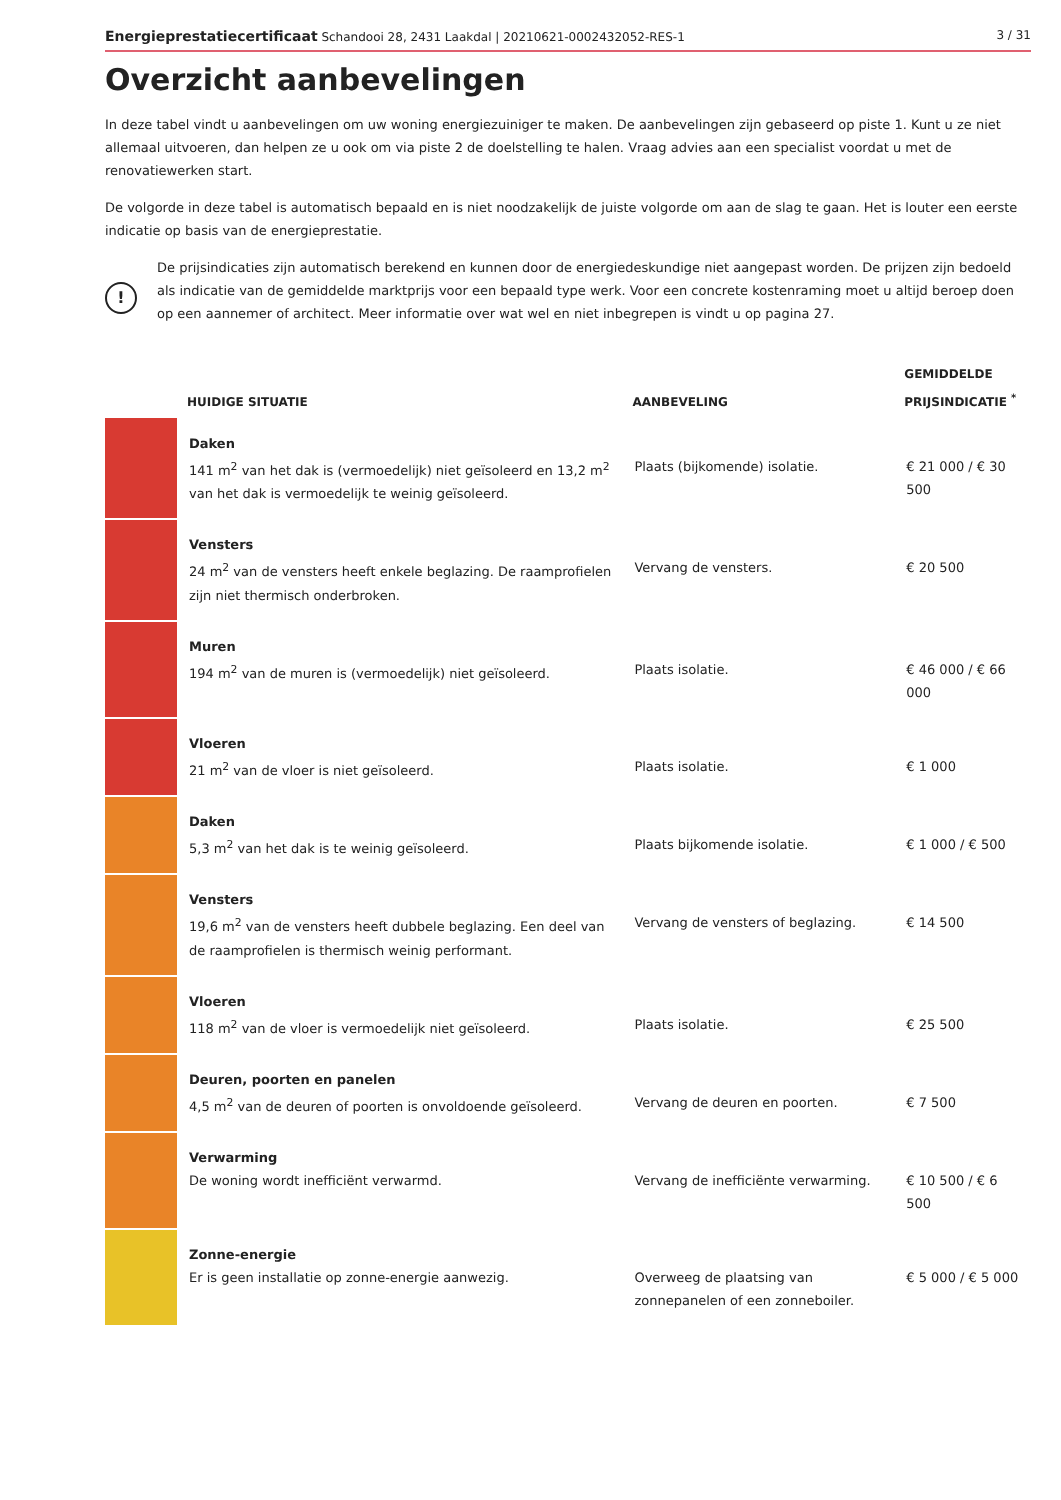Energieprestatiecertificaat Schandooi 28, 2431 Laakdal | 20210621-0002432052-RES-1 3 / 31
Overzicht aanbevelingen
In deze tabel vindt u aanbevelingen om uw woning energiezuiniger te maken. De aanbevelingen zijn gebaseerd op piste 1. Kunt u ze niet allemaal uitvoeren, dan helpen ze u ook om via piste 2 de doelstelling te halen. Vraag advies aan een specialist voordat u met de renovatiewerken start.
De volgorde in deze tabel is automatisch bepaald en is niet noodzakelijk de juiste volgorde om aan de slag te gaan. Het is louter een eerste indicatie op basis van de energieprestatie.
!
De prijsindicaties zijn automatisch berekend en kunnen door de energiedeskundige niet aangepast worden. De prijzen zijn bedoeld als indicatie van de gemiddelde marktprijs voor een bepaald type werk. Voor een concrete kostenraming moet u altijd beroep doen op een aannemer of architect. Meer informatie over wat wel en niet inbegrepen is vindt u op pagina 27.
| | HUIDIGE SITUATIE | AANBEVELING | GEMIDDELDE PRIJSINDICATIE <sup>*</sup> |
| --- | --- | --- | --- |
| | Daken 141 m<sup>2</sup> van het dak is (vermoedelijk) niet geïsoleerd en 13,2 m<sup>2</sup> van het dak is vermoedelijk te weinig geïsoleerd. | Plaats (bijkomende) isolatie. | € 21 000 / € 30 500 |
| | Vensters 24 m<sup>2</sup> van de vensters heeft enkele beglazing. De raamprofielen zijn niet thermisch onderbroken. | Vervang de vensters. | € 20 500 |
| | Muren 194 m<sup>2</sup> van de muren is (vermoedelijk) niet geïsoleerd. | Plaats isolatie. | € 46 000 / € 66 000 |
| | Vloeren 21 m<sup>2</sup> van de vloer is niet geïsoleerd. | Plaats isolatie. | € 1 000 |
| | Daken 5,3 m<sup>2</sup> van het dak is te weinig geïsoleerd. | Plaats bijkomende isolatie. | € 1 000 / € 500 |
| | Vensters 19,6 m<sup>2</sup> van de vensters heeft dubbele beglazing. Een deel van de raamprofielen is thermisch weinig performant. | Vervang de vensters of beglazing. | € 14 500 |
| | Vloeren 118 m<sup>2</sup> van de vloer is vermoedelijk niet geïsoleerd. | Plaats isolatie. | € 25 500 |
| | Deuren, poorten en panelen 4,5 m<sup>2</sup> van de deuren of poorten is onvoldoende geïsoleerd. | Vervang de deuren en poorten. | € 7 500 |
| | Verwarming De woning wordt inefficiënt verwarmd. | Vervang de inefficiënte verwarming. | € 10 500 / € 6 500 |
| | Zonne-energie Er is geen installatie op zonne-energie aanwezig. | Overweeg de plaatsing van zonnepanelen of een zonneboiler. | € 5 000 / € 5 000 |